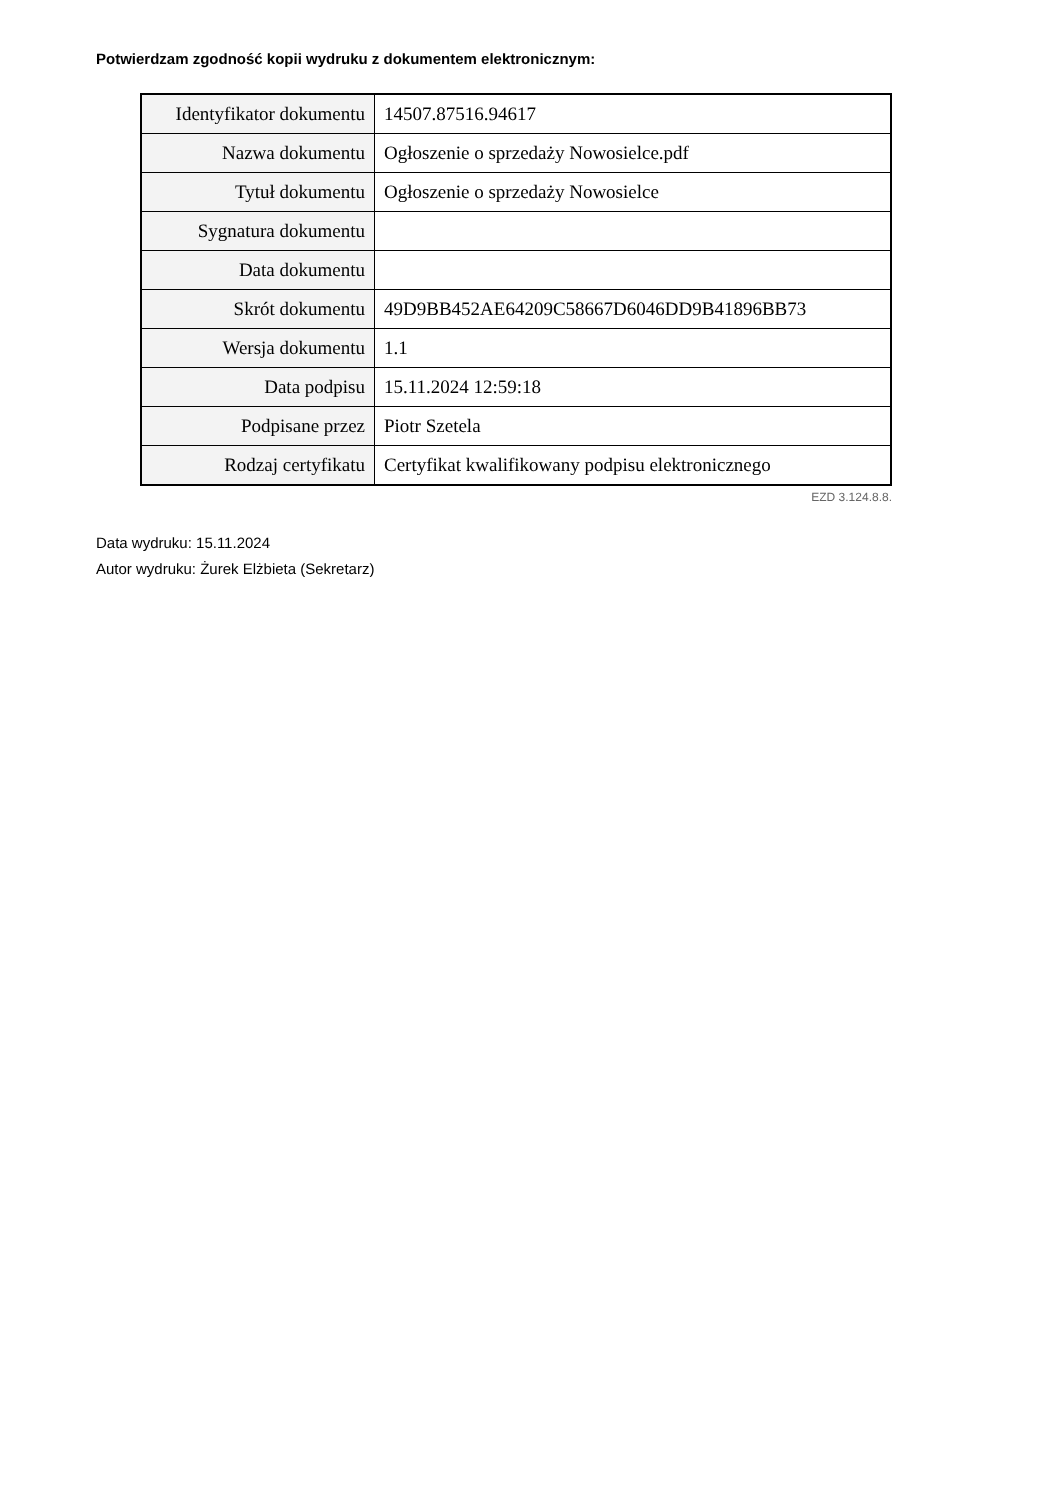Potwierdzam zgodność kopii wydruku z dokumentem elektronicznym:
| Identyfikator dokumentu | 14507.87516.94617 |
| Nazwa dokumentu | Ogłoszenie o sprzedaży Nowosielce.pdf |
| Tytuł dokumentu | Ogłoszenie o sprzedaży Nowosielce |
| Sygnatura dokumentu | |
| Data dokumentu | |
| Skrót dokumentu | 49D9BB452AE64209C58667D6046DD9B41896BB73 |
| Wersja dokumentu | 1.1 |
| Data podpisu | 15.11.2024 12:59:18 |
| Podpisane przez | Piotr Szetela |
| Rodzaj certyfikatu | Certyfikat kwalifikowany podpisu elektronicznego |
EZD 3.124.8.8.
Data wydruku: 15.11.2024
Autor wydruku: Żurek Elżbieta (Sekretarz)